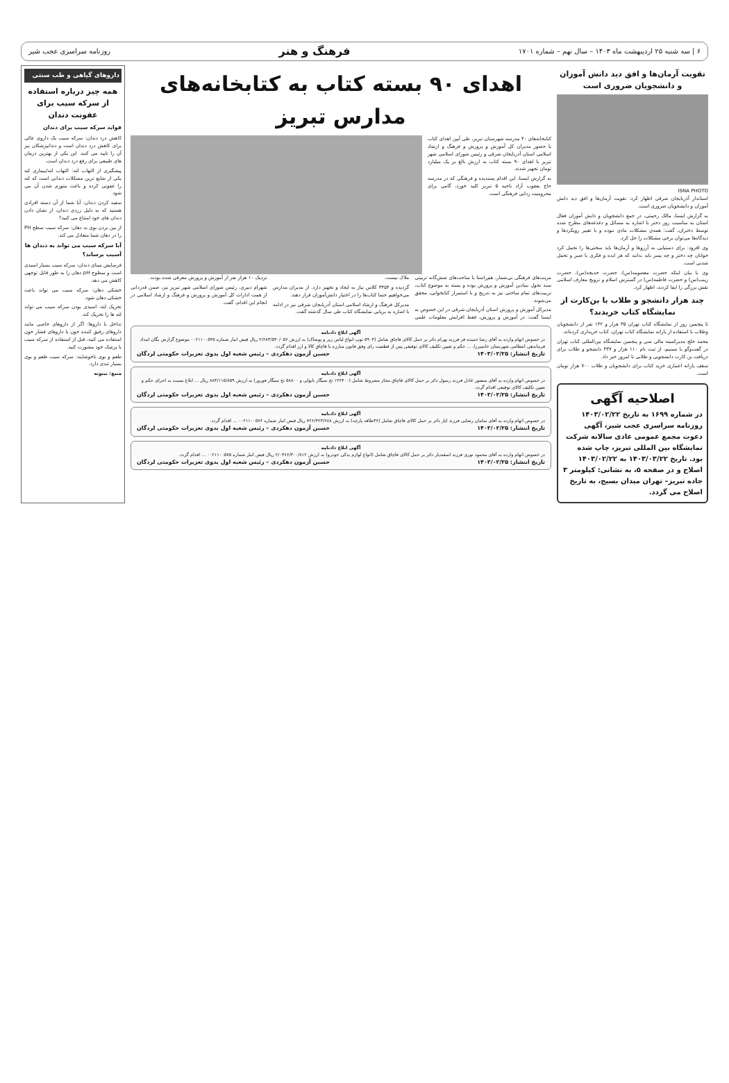۶ | سه شنبه ۲۵ اردیبهشت ماه ۱۴۰۳ – سال نهم – شماره ۱۷۰۱ فرهنگ و هنر روزنامه سراسری عجب شیر
تقویت آرمان‌ها و افق دید دانش آموزان و دانشجویان ضروری است
ISNA PHOTO
استاندار آذربایجان شرقی اظهار کرد: تقویت آرمان‌ها و افق دید دانش آموزان و دانشجویان ضروری است.
به گزارش ایسنا، مالک رحمتی، در جمع دانشجویان و دانش آموزان فعال استان به مناسبت روز دختر با اشاره به مسائل و دغدغه‌های مطرح شده توسط دختران، گفت: همه‌ی مشکلات مادی نبوده و با تغییر رویکردها و دیدگاه‌ها می‌توان برخی مشکلات را حل کرد.
وی افزود: برای دستیابی به آرزوها و آرمان‌ها باید سختی‌ها را تحمل کرد جوانان چه دختر و چه پسر باید بدانند که هر ایده و فکری با صبر و تحمل شدنی است.
وی با بیان اینکه حضرت معصومه(س)، حضرت خدیجه(س)، حضرت زینب(س) و حضرت فاطمه(س) در گسترش اسلام و ترویج معارف اسلامی نقش بزرگی را ایفا کردند، اظهار کرد.
چند هزار دانشجو و طلاب با بن‌کارت از نمایشگاه کتاب خریدند؟
تا پنجمین روز از نمایشگاه کتاب تهران ۳۵ هزار و ۱۴۲ نفر از دانشجویان وطلاب با استفاده از یارانه نمایشگاه کتاب تهران، کتاب خریداری کرده‌اند.
محمد خلج مدیرکمیته مالی سی و پنجمین نمایشگاه بین‌المللی کتاب تهران در گفت‌وگو با تسنیم، از ثبت نام ۱۱۰ هزار و ۴۳۷ دانشجو و طلاب برای دریافت بن کارت دانشجویی و طلابی تا امروز خبر داد.
سقف یارانه اعتباری خرید کتاب برای دانشجویان و طلاب ۷۰۰ هزار تومان است.
اصلاحیه آگهی
در شماره ۱۶۹۹ به تاریخ ۱۴۰۳/۰۲/۲۲ روزنامه سراسری عجب شیر، آگهی دعوت مجمع عمومی عادی سالانه شرکت نمایشگاه بین المللی تبریز، چاپ شده بود. تاریخ ۱۴۰۳/۰۳/۲۲ به ۱۴۰۳/۰۲/۲۲ اصلاح و در صفحه ۵، به نشانی: کیلومتر ۳ جاده تبریز– تهران میدان بسیج، به تاریخ اصلاح می گردد.
اهدای ۹۰ بسته کتاب به کتابخانه‌های مدارس تبریز
کتابخانه‌های ۴۰ مدرسه شهرستان تبریز، طی آیین اهدای کتاب با حضور مدیران کل آموزش و پرورش و فرهنگ و ارشاد اسلامی استان آذربایجان شرقی و رئیس شورای اسلامی شهر تبریز با اهدای ۹۰ بسته کتاب به ارزش بالغ بر یک میلیارد تومان تجهیز شدند.
به گزارش ایسنا، این اقدام پسندیده و فرهنگی که در مدرسه حاج یعقوب آزاد ناحیه ۵ تبریز کلید خورد، گامی برای محرومیت زدایی فرهنگی است.
مزیت‌های فرهنگی بی‌شمار، هم‌راستا با ساحت‌های شش‌گانه تربیتی سند تحول بنیادین آموزش و پرورش بوده و بسته به موضوع کتاب، تربیت‌های تمام ساحتی نیز به تدریج و با استمرار کتابخوانی، محقق می‌شوند.
مدیرکل آموزش و پرورش استان آذربایجان شرقی در این خصوص به ایسنا گفت: در آموزش و پرورش، فقط افزایش معلومات علمی ملاک نیست.
گردیده و ۳۴۵۴ کلاس نیاز به ایجاد و تجهیز دارد. از مدیران مدارس می‌خواهیم حتما کتاب‌ها را در اختیار دانش‌آموزان قرار دهند.
مدیرکل فرهنگ و ارشاد اسلامی استان آذربایجان شرقی نیز در ادامه با اشاره به برپایی نمایشگاه کتاب طی سال گذشته گفت.
نزدیک ۱۰ هزار نفر از آموزش و پرورش معرفی شده بودند.
شهرام دبیری، رئیس شورای اسلامی شهر تبریز نیز، ضمن قدردانی از همت ادارات کل آموزش و پرورش و فرهنگ و ارشاد اسلامی در انجام این اقدام، گفت.
آگهی ابلاغ دادنامه
در خصوص اتهام وارده به آقای رضا حمیده فر فرزند بهرام دائر بر حمل کالای قاچاق شامل (۵۹۰۴ توپ انواع لباس زیر و پوشاک) به ارزش ۲/۶۸۳/۵۳۰/۰۵۶ ریال قبض انبار شماره ۰۰۲۱۱۰۰۵۴۵ موضوع گزارش یگان امداد فرماندهی انتظامی شهرستان خانمیرزا، ... حکم و تعیین تکلیف کالای توقیفی پس از قطعیت رای وفق قانون مبارزه با قاچاق کالا و ارز اقدام گردد.
تاریخ انتشار: ۱۴۰۳/۰۲/۲۵ حسین آزمون دهکردی – رئیس شعبه اول بدوی تعزیرات حکومتی لردگان
آگهی ابلاغ دادنامه
در خصوص اتهام وارده به آقای منصور عادل فرزند رسول دائر بر حمل کالای قاچاق مجاز مشروط شامل (۱۳۶۴۰۰ نخ سیگار ناپولی و ۵۸۸۰۰ نخ سیگار فورور) به ارزش ۸۸۴/۱۱۵/۸۵۹ ریال ... ابلاغ نسبت به اجرای حکم و تعیین تکلیف کالای توقیفی اقدام گردد.
تاریخ انتشار: ۱۴۰۳/۰۲/۲۵ حسین آزمون دهکردی – رئیس شعبه اول بدوی تعزیرات حکومتی لردگان
آگهی ابلاغ دادنامه
در خصوص اتهام وارده به آقای سامان رضایی فرزند ایاز دائر بر حمل کالای قاچاق شامل (۳۶طاقه پارچه) به ارزش ۷۲۶/۴۲۳/۶۸۸ ریال قبض انبار شماره ۰۰۲۱۱۰۰۵۷۶ ... اقدام گردد.
تاریخ انتشار: ۱۴۰۳/۰۲/۲۵ حسین آزمون دهکردی – رئیس شعبه اول بدوی تعزیرات حکومتی لردگان
آگهی ابلاغ دادنامه
در خصوص اتهام وارده به آقای محمود نوری فرزند اسفندیار دائر بر حمل کالای قاچاق شامل (انواع لوازم یدکی خودرو) به ارزش ۲/۰۴۶۶/۳۰۰/۸۱۲ ریال قبض انبار شماره ۰۰۲۱۱۰۰۵۷۵ ... اقدام گردد.
تاریخ انتشار: ۱۴۰۳/۰۲/۲۵ حسین آزمون دهکردی – رئیس شعبه اول بدوی تعزیرات حکومتی لردگان
داروهای گیاهی و طب سنتی
همه چیز درباره استفاده از سرکه سیب برای عفونت دندان
فواید سرکه سیب برای دندان
کاهش درد دندان: سرکه سیب یک داروی عالی برای کاهش درد دندان است و دندانپزشکان نیز آن را تایید می کنند. این یکی از بهترین درمان های طبیعی برای رفع درد دندان است.
پیشگیری از التهاب لثه: التهاب لثه/بیماری لثه یکی از شایع ترین مشکلات دندانی است که لثه را عفونی کرده و باعث متورم شدن آن می شود.
سفید کردن دندان: آیا شما از آن دسته افرادی هستید که به دلیل زردی دندان، از نشان دادن دندان های خود امتناع می کنید؟
از بین بردن بوی بد دهان: سرکه سیب سطح PH را در دهان شما متعادل می کند.
آیا سرکه سیب می تواند به دندان ها آسیب برساند؟
فرسایش مینای دندان: سرکه سیب بسیار اسیدی است و سطوح pH دهان را به طور قابل توجهی کاهش می دهد.
خشکی دهان: سرکه سیب می تواند باعث خشکی دهان شود.
تحریک لثه: اسیدی بودن سرکه سیب می تواند لثه ها را تحریک کند.
تداخل با داروها: اگر از داروهای خاصی مانند داروهای رقیق کننده خون یا داروهای فشار خون استفاده می کنید، قبل از استفاده از سرکه سیب با پزشک خود مشورت کنید.
طعم و بوی ناخوشایند: سرکه سیب طعم و بوی بسیار تندی دارد.
منبع: بیتوته